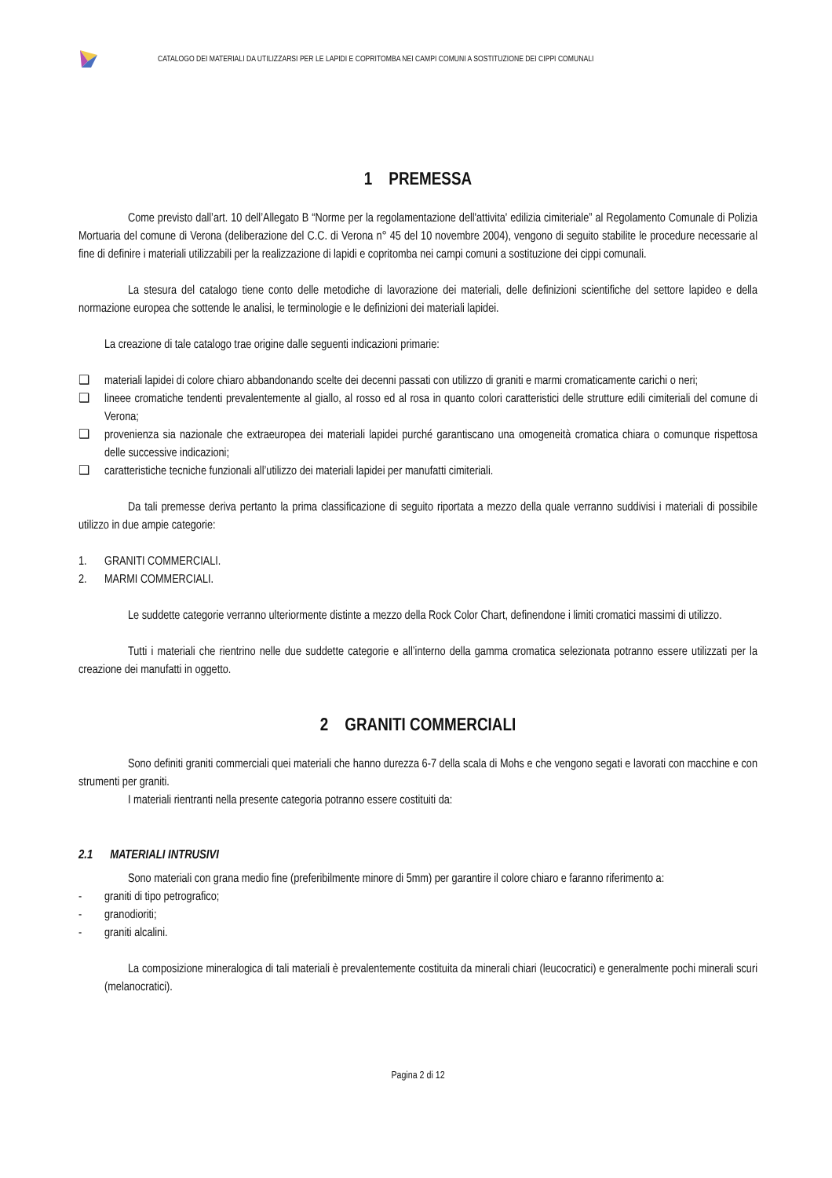CATALOGO DEI MATERIALI DA UTILIZZARSI PER LE LAPIDI E COPRITOMBA NEI CAMPI COMUNI A SOSTITUZIONE DEI CIPPI COMUNALI
1 PREMESSA
Come previsto dall’art. 10 dell’Allegato B “Norme per la regolamentazione dell'attivita' edilizia cimiteriale” al Regolamento Comunale di Polizia Mortuaria del comune di Verona (deliberazione del C.C. di Verona n° 45 del 10 novembre 2004), vengono di seguito stabilite le procedure necessarie al fine di definire i materiali utilizzabili per la realizzazione di lapidi e copritomba nei campi comuni a sostituzione dei cippi comunali.
La stesura del catalogo tiene conto delle metodiche di lavorazione dei materiali, delle definizioni scientifiche del settore lapideo e della normazione europea che sottende le analisi, le terminologie e le definizioni dei materiali lapidei.
La creazione di tale catalogo trae origine dalle seguenti indicazioni primarie:
❑ materiali lapidei di colore chiaro abbandonando scelte dei decenni passati con utilizzo di graniti e marmi cromaticamente carichi o neri;
❑ lineee cromatiche tendenti prevalentemente al giallo, al rosso ed al rosa in quanto colori caratteristici delle strutture edili cimiteriali del comune di Verona;
❑ provenienza sia nazionale che extraeuropea dei materiali lapidei purché garantiscano una omogeneità cromatica chiara o comunque rispettosa delle successive indicazioni;
❑ caratteristiche tecniche funzionali all’utilizzo dei materiali lapidei per manufatti cimiteriali.
Da tali premesse deriva pertanto la prima classificazione di seguito riportata a mezzo della quale verranno suddivisi i materiali di possibile utilizzo in due ampie categorie:
1. GRANITI COMMERCIALI.
2. MARMI COMMERCIALI.
Le suddette categorie verranno ulteriormente distinte a mezzo della Rock Color Chart, definendone i limiti cromatici massimi di utilizzo.
Tutti i materiali che rientrino nelle due suddette categorie e all’interno della gamma cromatica selezionata potranno essere utilizzati per la creazione dei manufatti in oggetto.
2 GRANITI COMMERCIALI
Sono definiti graniti commerciali quei materiali che hanno durezza 6-7 della scala di Mohs e che vengono segati e lavorati con macchine e con strumenti per graniti.
I materiali rientranti nella presente categoria potranno essere costituiti da:
2.1 MATERIALI INTRUSIVI
Sono materiali con grana medio fine (preferibilmente minore di 5mm) per garantire il colore chiaro e faranno riferimento a:
- graniti di tipo petrografico;
- granodioriti;
- graniti alcalini.
La composizione mineralogica di tali materiali è prevalentemente costituita da minerali chiari (leucocratici) e generalmente pochi minerali scuri (melanocratici).
Pagina 2 di 12